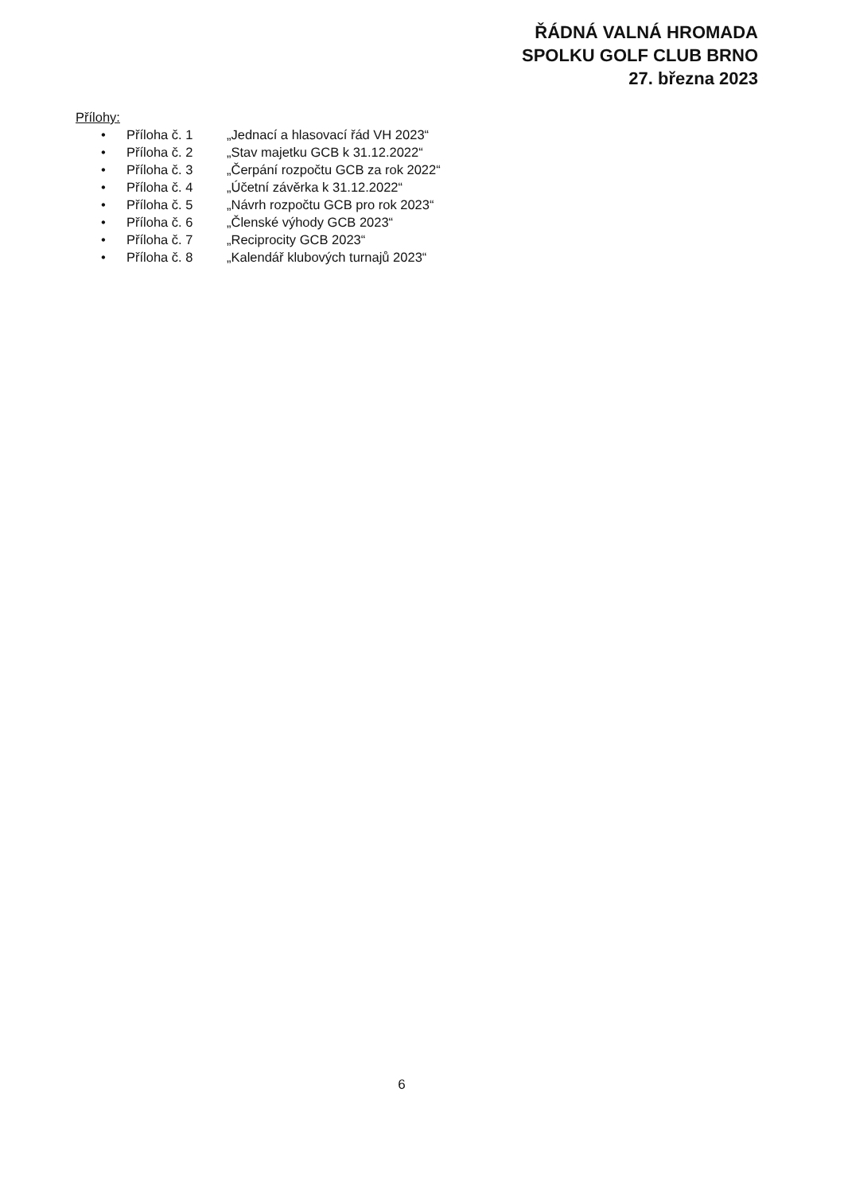ŘÁDNÁ VALNÁ HROMADA
SPOLKU GOLF CLUB BRNO
27. března 2023
Přílohy:
• Příloha č. 1 „Jednací a hlasovací řád VH 2023“
• Příloha č. 2 „Stav majetku GCB k 31.12.2022“
• Příloha č. 3 „Čerpání rozpočtu GCB za rok 2022“
• Příloha č. 4 „Účetní závěrka k 31.12.2022“
• Příloha č. 5 „Návrh rozpočtu GCB pro rok 2023“
• Příloha č. 6 „Členské výhody GCB 2023“
• Příloha č. 7 „Reciprocity GCB 2023“
• Příloha č. 8 „Kalendář klubových turnajů 2023“
6